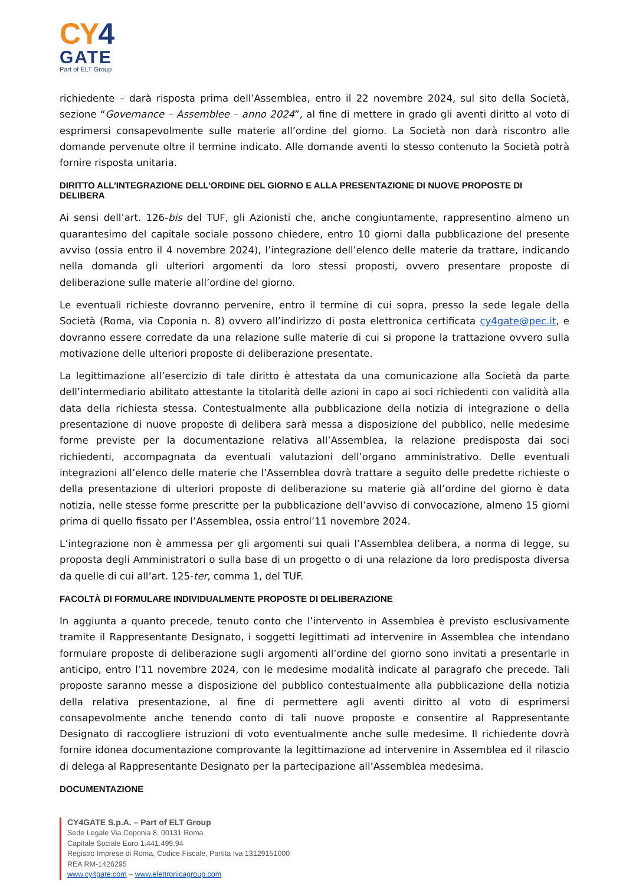CY4
GATE
Part of ELT Group
richiedente – darà risposta prima dell’Assemblea, entro il 22 novembre 2024, sul sito della Società, sezione “Governance – Assemblee – anno 2024”, al fine di mettere in grado gli aventi diritto al voto di esprimersi consapevolmente sulle materie all’ordine del giorno. La Società non darà riscontro alle domande pervenute oltre il termine indicato. Alle domande aventi lo stesso contenuto la Società potrà fornire risposta unitaria.
DIRITTO ALL’INTEGRAZIONE DELL’ORDINE DEL GIORNO E ALLA PRESENTAZIONE DI NUOVE PROPOSTE DI DELIBERA
Ai sensi dell’art. 126-bis del TUF, gli Azionisti che, anche congiuntamente, rappresentino almeno un quarantesimo del capitale sociale possono chiedere, entro 10 giorni dalla pubblicazione del presente avviso (ossia entro il 4 novembre 2024), l’integrazione dell’elenco delle materie da trattare, indicando nella domanda gli ulteriori argomenti da loro stessi proposti, ovvero presentare proposte di deliberazione sulle materie all’ordine del giorno.
Le eventuali richieste dovranno pervenire, entro il termine di cui sopra, presso la sede legale della Società (Roma, via Coponia n. 8) ovvero all’indirizzo di posta elettronica certificata cy4gate@pec.it, e dovranno essere corredate da una relazione sulle materie di cui si propone la trattazione ovvero sulla motivazione delle ulteriori proposte di deliberazione presentate.
La legittimazione all’esercizio di tale diritto è attestata da una comunicazione alla Società da parte dell’intermediario abilitato attestante la titolarità delle azioni in capo ai soci richiedenti con validità alla data della richiesta stessa. Contestualmente alla pubblicazione della notizia di integrazione o della presentazione di nuove proposte di delibera sarà messa a disposizione del pubblico, nelle medesime forme previste per la documentazione relativa all’Assemblea, la relazione predisposta dai soci richiedenti, accompagnata da eventuali valutazioni dell’organo amministrativo. Delle eventuali integrazioni all’elenco delle materie che l’Assemblea dovrà trattare a seguito delle predette richieste o della presentazione di ulteriori proposte di deliberazione su materie già all’ordine del giorno è data notizia, nelle stesse forme prescritte per la pubblicazione dell’avviso di convocazione, almeno 15 giorni prima di quello fissato per l’Assemblea, ossia entrol’11 novembre 2024.
L’integrazione non è ammessa per gli argomenti sui quali l’Assemblea delibera, a norma di legge, su proposta degli Amministratori o sulla base di un progetto o di una relazione da loro predisposta diversa da quelle di cui all’art. 125-ter, comma 1, del TUF.
FACOLTÀ DI FORMULARE INDIVIDUALMENTE PROPOSTE DI DELIBERAZIONE
In aggiunta a quanto precede, tenuto conto che l’intervento in Assemblea è previsto esclusivamente tramite il Rappresentante Designato, i soggetti legittimati ad intervenire in Assemblea che intendano formulare proposte di deliberazione sugli argomenti all’ordine del giorno sono invitati a presentarle in anticipo, entro l’11 novembre 2024, con le medesime modalità indicate al paragrafo che precede. Tali proposte saranno messe a disposizione del pubblico contestualmente alla pubblicazione della notizia della relativa presentazione, al fine di permettere agli aventi diritto al voto di esprimersi consapevolmente anche tenendo conto di tali nuove proposte e consentire al Rappresentante Designato di raccogliere istruzioni di voto eventualmente anche sulle medesime. Il richiedente dovrà fornire idonea documentazione comprovante la legittimazione ad intervenire in Assemblea ed il rilascio di delega al Rappresentante Designato per la partecipazione all’Assemblea medesima.
DOCUMENTAZIONE
CY4GATE S.p.A. – Part of ELT Group
Sede Legale Via Coponia 8, 00131 Roma
Capitale Sociale Euro 1.441.499,94
Registro Imprese di Roma, Codice Fiscale, Partita Iva 13129151000
REA RM-1426295
www.cy4gate.com – www.elettronicagroup.com